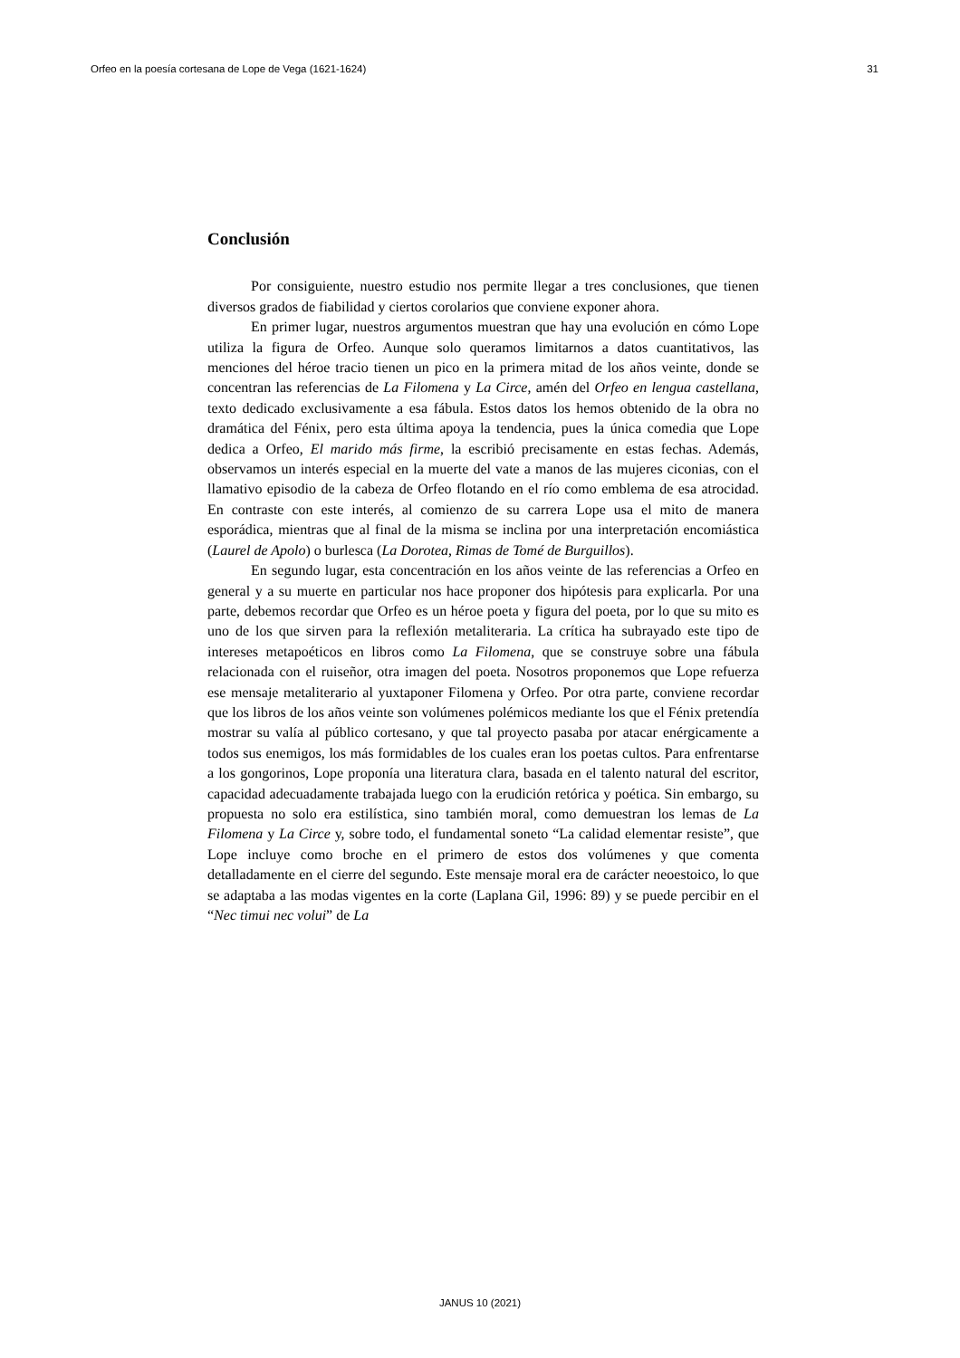Orfeo en la poesía cortesana de Lope de Vega (1621-1624) 31
Conclusión
Por consiguiente, nuestro estudio nos permite llegar a tres conclusiones, que tienen diversos grados de fiabilidad y ciertos corolarios que conviene exponer ahora.
En primer lugar, nuestros argumentos muestran que hay una evolución en cómo Lope utiliza la figura de Orfeo. Aunque solo queramos limitarnos a datos cuantitativos, las menciones del héroe tracio tienen un pico en la primera mitad de los años veinte, donde se concentran las referencias de La Filomena y La Circe, amén del Orfeo en lengua castellana, texto dedicado exclusivamente a esa fábula. Estos datos los hemos obtenido de la obra no dramática del Fénix, pero esta última apoya la tendencia, pues la única comedia que Lope dedica a Orfeo, El marido más firme, la escribió precisamente en estas fechas. Además, observamos un interés especial en la muerte del vate a manos de las mujeres ciconias, con el llamativo episodio de la cabeza de Orfeo flotando en el río como emblema de esa atrocidad. En contraste con este interés, al comienzo de su carrera Lope usa el mito de manera esporádica, mientras que al final de la misma se inclina por una interpretación encomiástica (Laurel de Apolo) o burlesca (La Dorotea, Rimas de Tomé de Burguillos).
En segundo lugar, esta concentración en los años veinte de las referencias a Orfeo en general y a su muerte en particular nos hace proponer dos hipótesis para explicarla. Por una parte, debemos recordar que Orfeo es un héroe poeta y figura del poeta, por lo que su mito es uno de los que sirven para la reflexión metaliteraria. La crítica ha subrayado este tipo de intereses metapoéticos en libros como La Filomena, que se construye sobre una fábula relacionada con el ruiseñor, otra imagen del poeta. Nosotros proponemos que Lope refuerza ese mensaje metaliterario al yuxtaponer Filomena y Orfeo. Por otra parte, conviene recordar que los libros de los años veinte son volúmenes polémicos mediante los que el Fénix pretendía mostrar su valía al público cortesano, y que tal proyecto pasaba por atacar enérgicamente a todos sus enemigos, los más formidables de los cuales eran los poetas cultos. Para enfrentarse a los gongorinos, Lope proponía una literatura clara, basada en el talento natural del escritor, capacidad adecuadamente trabajada luego con la erudición retórica y poética. Sin embargo, su propuesta no solo era estilística, sino también moral, como demuestran los lemas de La Filomena y La Circe y, sobre todo, el fundamental soneto “La calidad elementar resiste”, que Lope incluye como broche en el primero de estos dos volúmenes y que comenta detalladamente en el cierre del segundo. Este mensaje moral era de carácter neoestoico, lo que se adaptaba a las modas vigentes en la corte (Laplana Gil, 1996: 89) y se puede percibir en el “Nec timui nec volui” de La
JANUS 10 (2021)